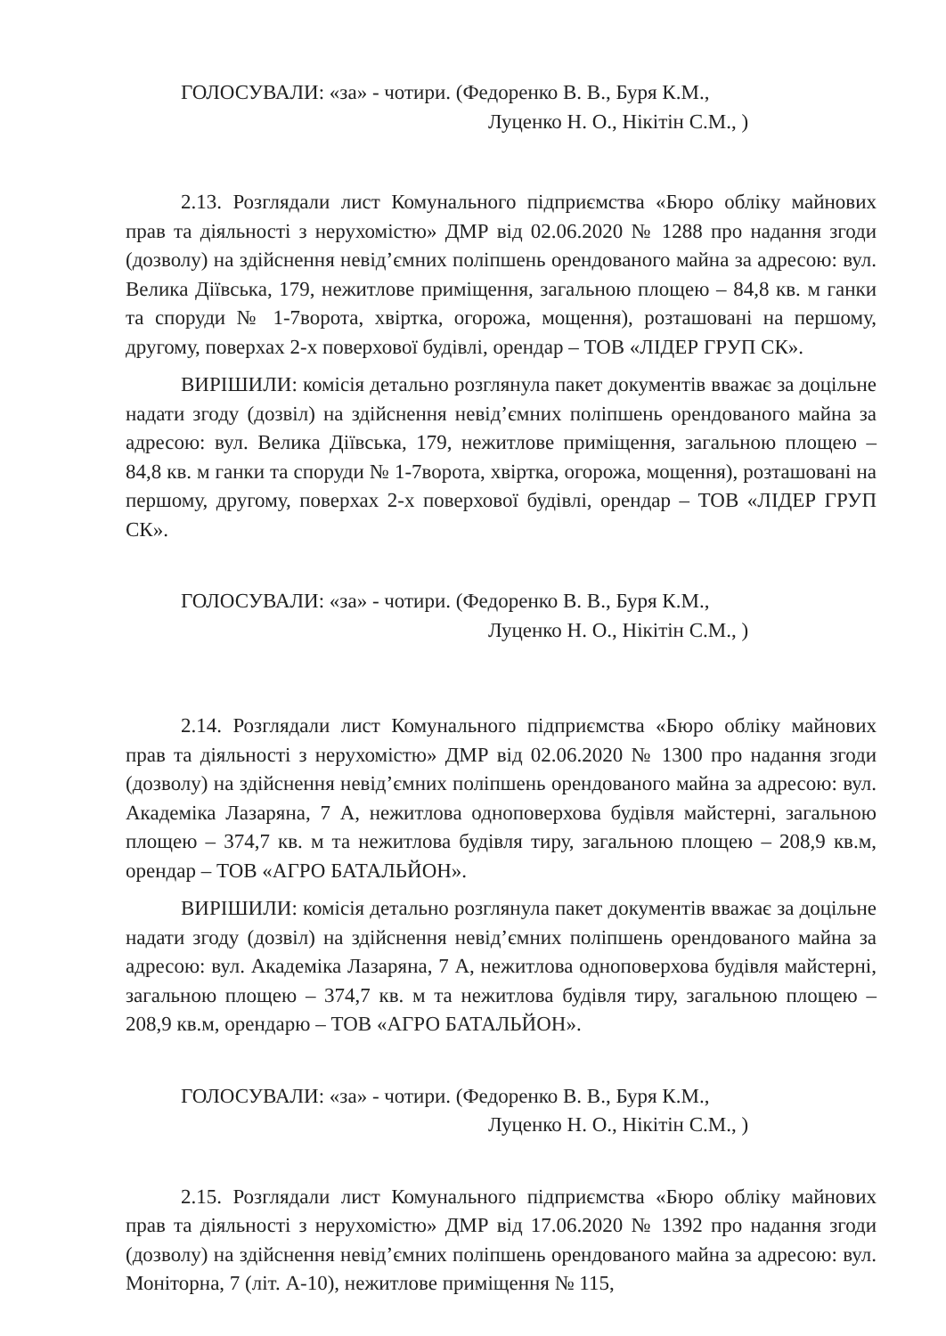ГОЛОСУВАЛИ: «за» - чотири. (Федоренко В. В., Буря К.М.,
Луценко Н. О., Нікітін С.М., )
2.13. Розглядали лист Комунального підприємства «Бюро обліку майнових прав та діяльності з нерухомістю» ДМР від 02.06.2020 № 1288 про надання згоди (дозволу) на здійснення невід’ємних поліпшень орендованого майна за адресою: вул. Велика Діївська, 179, нежитлове приміщення, загальною площею – 84,8 кв. м ганки та споруди № 1-7ворота, хвіртка, огорожа, мощення), розташовані на першому, другому, поверхах 2-х поверхової будівлі, орендар – ТОВ «ЛІДЕР ГРУП СК».
ВИРІШИЛИ: комісія детально розглянула пакет документів вважає за доцільне надати згоду (дозвіл) на здійснення невід’ємних поліпшень орендованого майна за адресою: вул. Велика Діївська, 179, нежитлове приміщення, загальною площею – 84,8 кв. м ганки та споруди № 1-7ворота, хвіртка, огорожа, мощення), розташовані на першому, другому, поверхах 2-х поверхової будівлі, орендар – ТОВ «ЛІДЕР ГРУП СК».
ГОЛОСУВАЛИ: «за» - чотири. (Федоренко В. В., Буря К.М.,
Луценко Н. О., Нікітін С.М., )
2.14. Розглядали лист Комунального підприємства «Бюро обліку майнових прав та діяльності з нерухомістю» ДМР від 02.06.2020 № 1300 про надання згоди (дозволу) на здійснення невід’ємних поліпшень орендованого майна за адресою: вул. Академіка Лазаряна, 7 А, нежитлова одноповерхова будівля майстерні, загальною площею – 374,7 кв. м та нежитлова будівля тиру, загальною площею – 208,9 кв.м, орендар – ТОВ «АГРО БАТАЛЬЙОН».
ВИРІШИЛИ: комісія детально розглянула пакет документів вважає за доцільне надати згоду (дозвіл) на здійснення невід’ємних поліпшень орендованого майна за адресою: вул. Академіка Лазаряна, 7 А, нежитлова одноповерхова будівля майстерні, загальною площею – 374,7 кв. м та нежитлова будівля тиру, загальною площею – 208,9 кв.м, орендарю – ТОВ «АГРО БАТАЛЬЙОН».
ГОЛОСУВАЛИ: «за» - чотири. (Федоренко В. В., Буря К.М.,
Луценко Н. О., Нікітін С.М., )
2.15. Розглядали лист Комунального підприємства «Бюро обліку майнових прав та діяльності з нерухомістю» ДМР від 17.06.2020 № 1392 про надання згоди (дозволу) на здійснення невід’ємних поліпшень орендованого майна за адресою: вул. Моніторна, 7 (літ. А-10), нежитлове приміщення № 115,